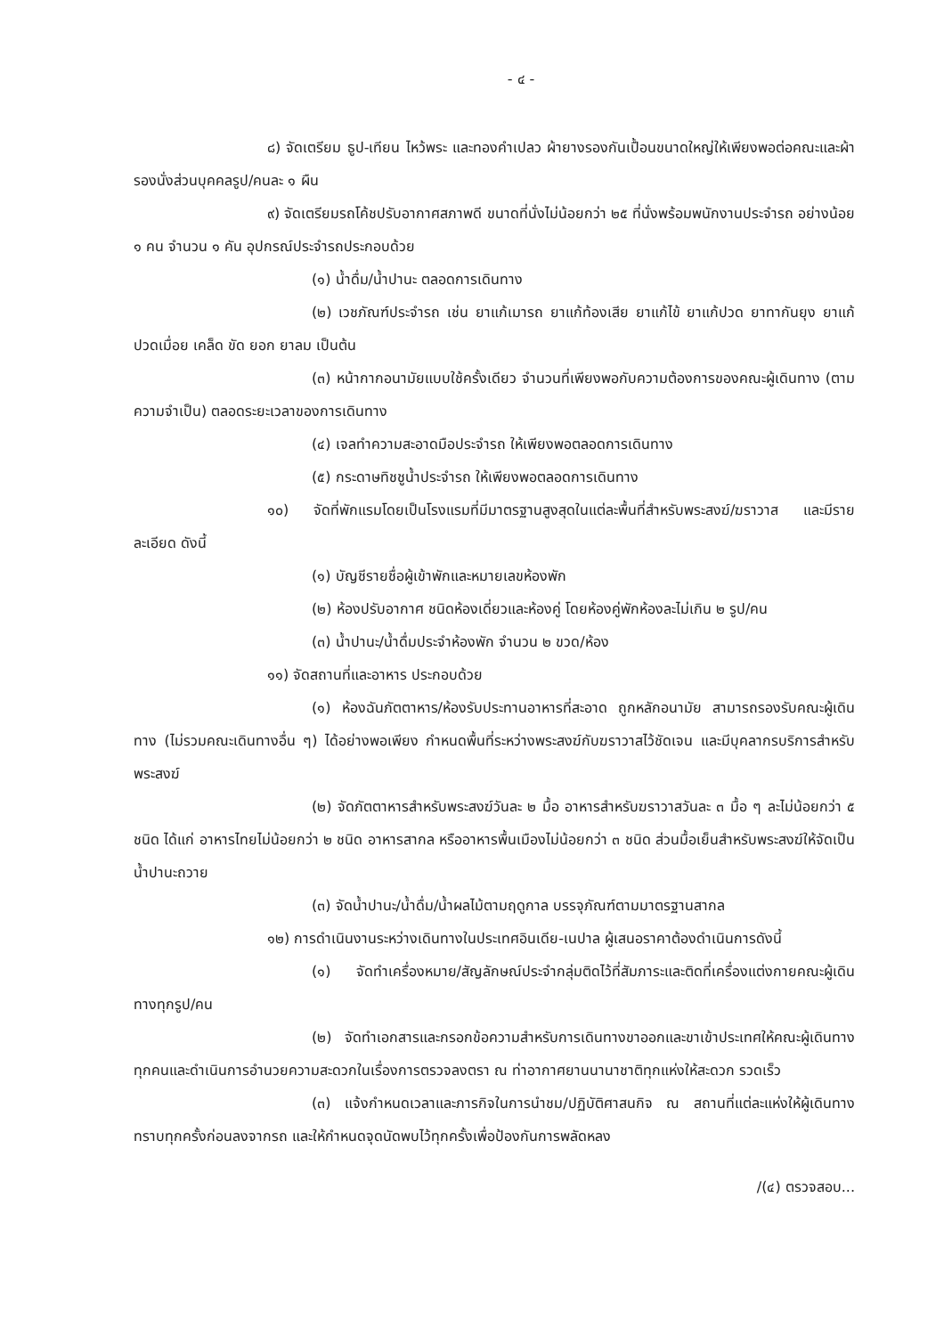- ๔ -
๘) จัดเตรียม ธูป-เทียน ไหว้พระ และทองคำเปลว ผ้ายางรองกันเปื้อนขนาดใหญ่ให้เพียงพอต่อคณะและผ้ารองนั่งส่วนบุคคลรูป/คนละ ๑ ผืน
๙) จัดเตรียมรถโค้ชปรับอากาศสภาพดี ขนาดที่นั่งไม่น้อยกว่า ๒๕ ที่นั่งพร้อมพนักงานประจำรถ อย่างน้อย ๑ คน จำนวน ๑ คัน อุปกรณ์ประจำรถประกอบด้วย
(๑) น้ำดื่ม/น้ำปานะ ตลอดการเดินทาง
(๒) เวชภัณฑ์ประจำรถ เช่น ยาแก้เมารถ ยาแก้ท้องเสีย ยาแก้ไข้ ยาแก้ปวด ยาทากันยุง ยาแก้ปวดเมื่อย เคล็ด ขัด ยอก ยาลม เป็นต้น
(๓) หน้ากากอนามัยแบบใช้ครั้งเดียว จำนวนที่เพียงพอกับความต้องการของคณะผู้เดินทาง (ตามความจำเป็น) ตลอดระยะเวลาของการเดินทาง
(๔) เจลทำความสะอาดมือประจำรถ ให้เพียงพอตลอดการเดินทาง
(๕) กระดาษทิชชูน้ำประจำรถ ให้เพียงพอตลอดการเดินทาง
๑๐) จัดที่พักแรมโดยเป็นโรงแรมที่มีมาตรฐานสูงสุดในแต่ละพื้นที่สำหรับพระสงฆ์/ฆราวาส และมีรายละเอียด ดังนี้
(๑) บัญชีรายชื่อผู้เข้าพักและหมายเลขห้องพัก
(๒) ห้องปรับอากาศ ชนิดห้องเดี่ยวและห้องคู่ โดยห้องคู่พักห้องละไม่เกิน ๒ รูป/คน
(๓) น้ำปานะ/น้ำดื่มประจำห้องพัก จำนวน ๒ ขวด/ห้อง
๑๑) จัดสถานที่และอาหาร ประกอบด้วย
(๑) ห้องฉันภัตตาหาร/ห้องรับประทานอาหารที่สะอาด ถูกหลักอนามัย สามารถรองรับคณะผู้เดินทาง (ไม่รวมคณะเดินทางอื่น ๆ) ได้อย่างพอเพียง กำหนดพื้นที่ระหว่างพระสงฆ์กับฆราวาสไว้ชัดเจน และมีบุคลากรบริการสำหรับพระสงฆ์
(๒) จัดภัตตาหารสำหรับพระสงฆ์วันละ ๒ มื้อ อาหารสำหรับฆราวาสวันละ ๓ มื้อ ๆ ละไม่น้อยกว่า ๕ ชนิด ได้แก่ อาหารไทยไม่น้อยกว่า ๒ ชนิด อาหารสากล หรืออาหารพื้นเมืองไม่น้อยกว่า ๓ ชนิด ส่วนมื้อเย็นสำหรับพระสงฆ์ให้จัดเป็นน้ำปานะถวาย
(๓) จัดน้ำปานะ/น้ำดื่ม/น้ำผลไม้ตามฤดูกาล บรรจุภัณฑ์ตามมาตรฐานสากล
๑๒) การดำเนินงานระหว่างเดินทางในประเทศอินเดีย-เนปาล ผู้เสนอราคาต้องดำเนินการดังนี้
(๑) จัดทำเครื่องหมาย/สัญลักษณ์ประจำกลุ่มติดไว้ที่สัมภาระและติดที่เครื่องแต่งกายคณะผู้เดินทางทุกรูป/คน
(๒) จัดทำเอกสารและกรอกข้อความสำหรับการเดินทางขาออกและขาเข้าประเทศให้คณะผู้เดินทางทุกคนและดำเนินการอำนวยความสะดวกในเรื่องการตรวจลงตรา ณ ท่าอากาศยานนานาชาติทุกแห่งให้สะดวก รวดเร็ว
(๓) แจ้งกำหนดเวลาและภารกิจในการนำชม/ปฏิบัติศาสนกิจ ณ สถานที่แต่ละแห่งให้ผู้เดินทางทราบทุกครั้งก่อนลงจากรถ และให้กำหนดจุดนัดพบไว้ทุกครั้งเพื่อป้องกันการพลัดหลง
/(๔) ตรวจสอบ...